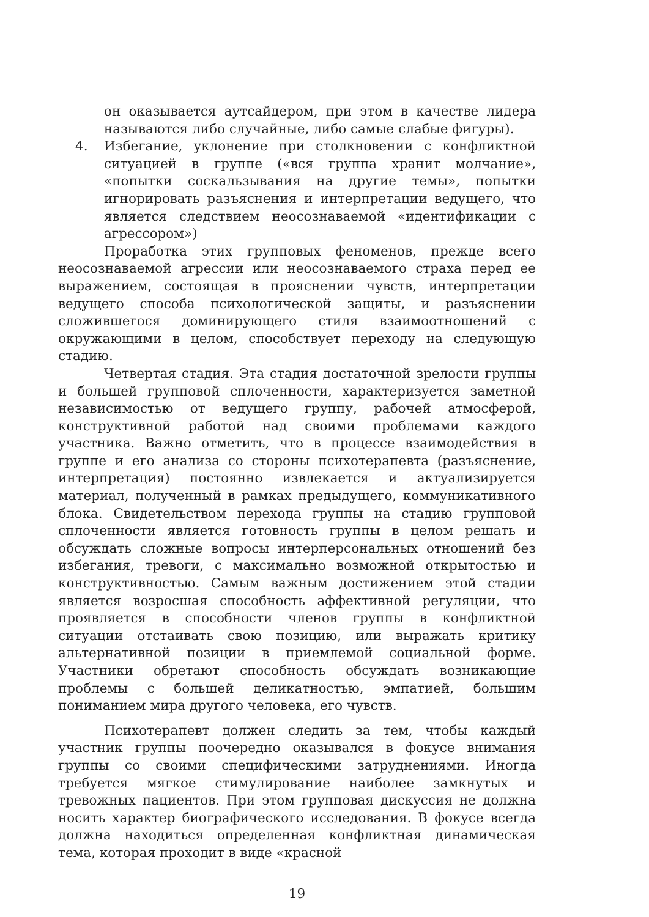он оказывается аутсайдером, при этом в качестве лидера называются либо случайные, либо самые слабые фигуры).
4. Избегание, уклонение при столкновении с конфликтной ситуацией в группе («вся группа хранит молчание», «попытки соскальзывания на другие темы», попытки игнорировать разъяснения и интерпретации ведущего, что является следствием неосознаваемой «идентификации с агрессором»)
Проработка этих групповых феноменов, прежде всего неосознаваемой агрессии или неосознаваемого страха перед ее выражением, состоящая в прояснении чувств, интерпретации ведущего способа психологической защиты, и разъяснении сложившегося доминирующего стиля взаимоотношений с окружающими в целом, способствует переходу на следующую стадию.
Четвертая стадия. Эта стадия достаточной зрелости группы и большей групповой сплоченности, характеризуется заметной независимостью от ведущего группу, рабочей атмосферой, конструктивной работой над своими проблемами каждого участника. Важно отметить, что в процессе взаимодействия в группе и его анализа со стороны психотерапевта (разъяснение, интерпретация) постоянно извлекается и актуализируется материал, полученный в рамках предыдущего, коммуникативного блока. Свидетельством перехода группы на стадию групповой сплоченности является готовность группы в целом решать и обсуждать сложные вопросы интерперсональных отношений без избегания, тревоги, с максимально возможной открытостью и конструктивностью. Самым важным достижением этой стадии является возросшая способность аффективной регуляции, что проявляется в способности членов группы в конфликтной ситуации отстаивать свою позицию, или выражать критику альтернативной позиции в приемлемой социальной форме. Участники обретают способность обсуждать возникающие проблемы с большей деликатностью, эмпатией, большим пониманием мира другого человека, его чувств.
Психотерапевт должен следить за тем, чтобы каждый участник группы поочередно оказывался в фокусе внимания группы со своими специфическими затруднениями. Иногда требуется мягкое стимулирование наиболее замкнутых и тревожных пациентов. При этом групповая дискуссия не должна носить характер биографического исследования. В фокусе всегда должна находиться определенная конфликтная динамическая тема, которая проходит в виде «красной
19